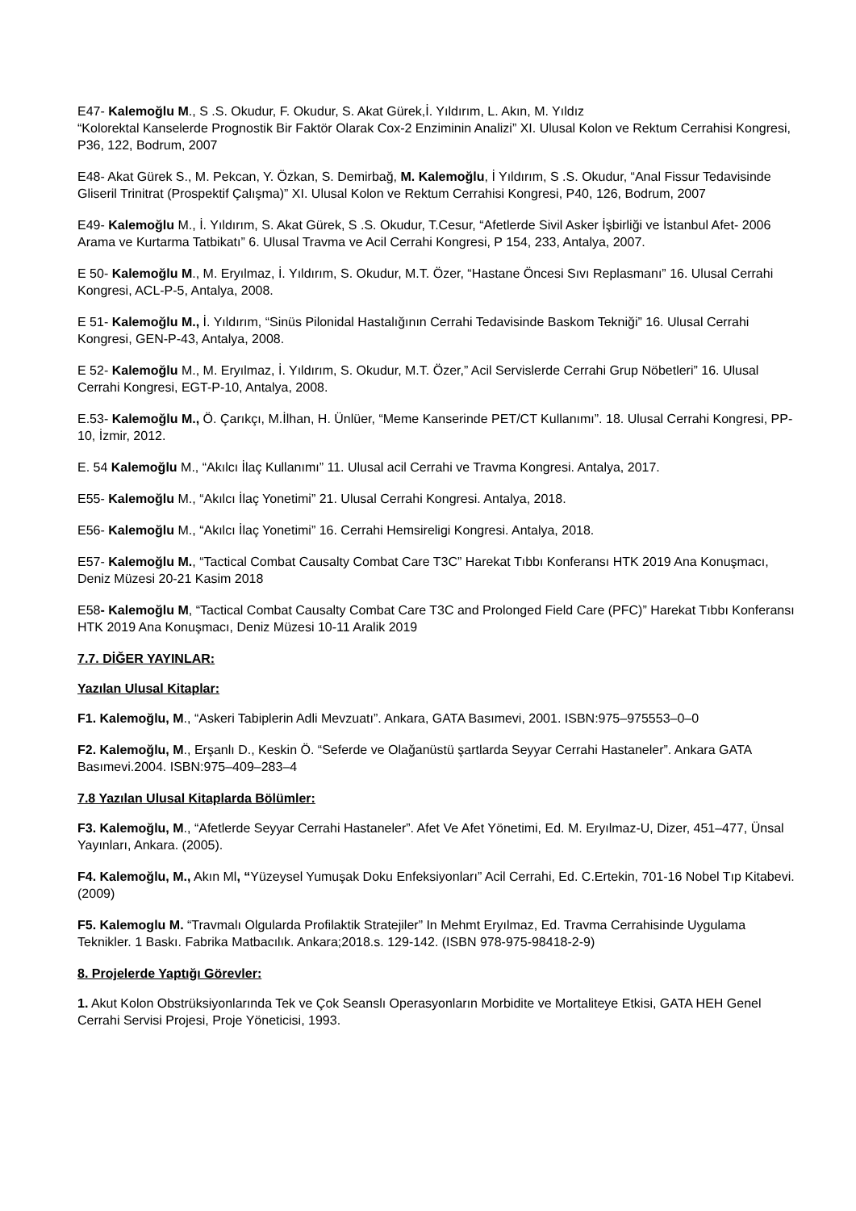E47- Kalemoğlu M., S .S. Okudur, F. Okudur, S. Akat Gürek,İ. Yıldırım, L. Akın, M. Yıldız
“Kolorektal Kanselerde Prognostik Bir Faktör Olarak Cox-2 Enziminin Analizi” XI. Ulusal Kolon ve Rektum Cerrahisi Kongresi, P36, 122, Bodrum, 2007
E48- Akat Gürek S., M. Pekcan, Y. Özkan, S. Demirbağ, M. Kalemoğlu, İ Yıldırım, S .S. Okudur, “Anal Fissur Tedavisinde Gliseril Trinitrat (Prospektif Çalışma)” XI. Ulusal Kolon ve Rektum Cerrahisi Kongresi, P40, 126, Bodrum, 2007
E49- Kalemoğlu M., İ. Yıldırım, S. Akat Gürek, S .S. Okudur, T.Cesur, “Afetlerde Sivil Asker İşbirliği ve İstanbul Afet- 2006 Arama ve Kurtarma Tatbikatı” 6. Ulusal Travma ve Acil Cerrahi Kongresi, P 154, 233, Antalya, 2007.
E 50- Kalemoğlu M., M. Eryılmaz, İ. Yıldırım, S. Okudur, M.T. Özer, “Hastane Öncesi Sıvı Replasmanı” 16. Ulusal Cerrahi Kongresi, ACL-P-5, Antalya, 2008.
E 51- Kalemoğlu M., İ. Yıldırım, “Sinüs Pilonidal Hastalığının Cerrahi Tedavisinde Baskom Tekniği” 16. Ulusal Cerrahi Kongresi, GEN-P-43, Antalya, 2008.
E 52- Kalemoğlu M., M. Eryılmaz, İ. Yıldırım, S. Okudur, M.T. Özer,” Acil Servislerde Cerrahi Grup Nöbetleri” 16. Ulusal Cerrahi Kongresi, EGT-P-10, Antalya, 2008.
E.53- Kalemoğlu M., Ö. Çarıkçı, M.İlhan, H. Ünlüer, “Meme Kanserinde PET/CT Kullanımı”. 18. Ulusal Cerrahi Kongresi, PP-10, İzmir, 2012.
E. 54 Kalemoğlu M., “Akılcı İlaç Kullanımı” 11. Ulusal acil Cerrahi ve Travma Kongresi. Antalya, 2017.
E55- Kalemoğlu M., “Akılcı İlaç Yonetimi” 21. Ulusal Cerrahi Kongresi. Antalya, 2018.
E56- Kalemoğlu M., “Akılcı İlaç Yonetimi” 16. Cerrahi Hemsireligi Kongresi. Antalya, 2018.
E57- Kalemoğlu M., “Tactical Combat Causalty Combat Care T3C” Harekat Tıbbı Konferansı HTK 2019 Ana Konuşmacı, Deniz Müzesi 20-21 Kasim 2018
E58- Kalemoğlu M, “Tactical Combat Causalty Combat Care T3C and Prolonged Field Care (PFC)” Harekat Tıbbı Konferansı HTK 2019 Ana Konuşmacı, Deniz Müzesi 10-11 Aralik 2019
7.7. DİĞER YAYINLAR:
Yazılan Ulusal Kitaplar:
F1. Kalemoğlu, M., “Askeri Tabiplerin Adli Mevzuatı”. Ankara, GATA Basımevi, 2001. ISBN:975–975553–0–0
F2. Kalemoğlu, M., Erşanlı D., Keskin Ö. “Seferde ve Olağanüstü şartlarda Seyyar Cerrahi Hastaneler”. Ankara GATA Basımevi.2004. ISBN:975–409–283–4
7.8 Yazılan Ulusal Kitaplarda Bölümler:
F3. Kalemoğlu, M., “Afetlerde Seyyar Cerrahi Hastaneler”. Afet Ve Afet Yönetimi, Ed. M. Eryılmaz-U, Dizer, 451–477, Ünsal Yayınları, Ankara. (2005).
F4. Kalemoğlu, M., Akın Ml, “Yüzeysel Yumuşak Doku Enfeksiyonları” Acil Cerrahi, Ed. C.Ertekin, 701-16 Nobel Tıp Kitabevi. (2009)
F5. Kalemoglu M. “Travmalı Olgularda Profilaktik Stratejiler” In Mehmt Eryılmaz, Ed. Travma Cerrahisinde Uygulama Teknikler. 1 Baskı. Fabrika Matbacılık. Ankara;2018.s. 129-142. (ISBN 978-975-98418-2-9)
8. Projelerde Yaptığı Görevler:
1. Akut Kolon Obstrüksiyonlarında Tek ve Çok Seanslı Operasyonların Morbidite ve Mortaliteye Etkisi, GATA HEH Genel Cerrahi Servisi Projesi, Proje Yöneticisi, 1993.